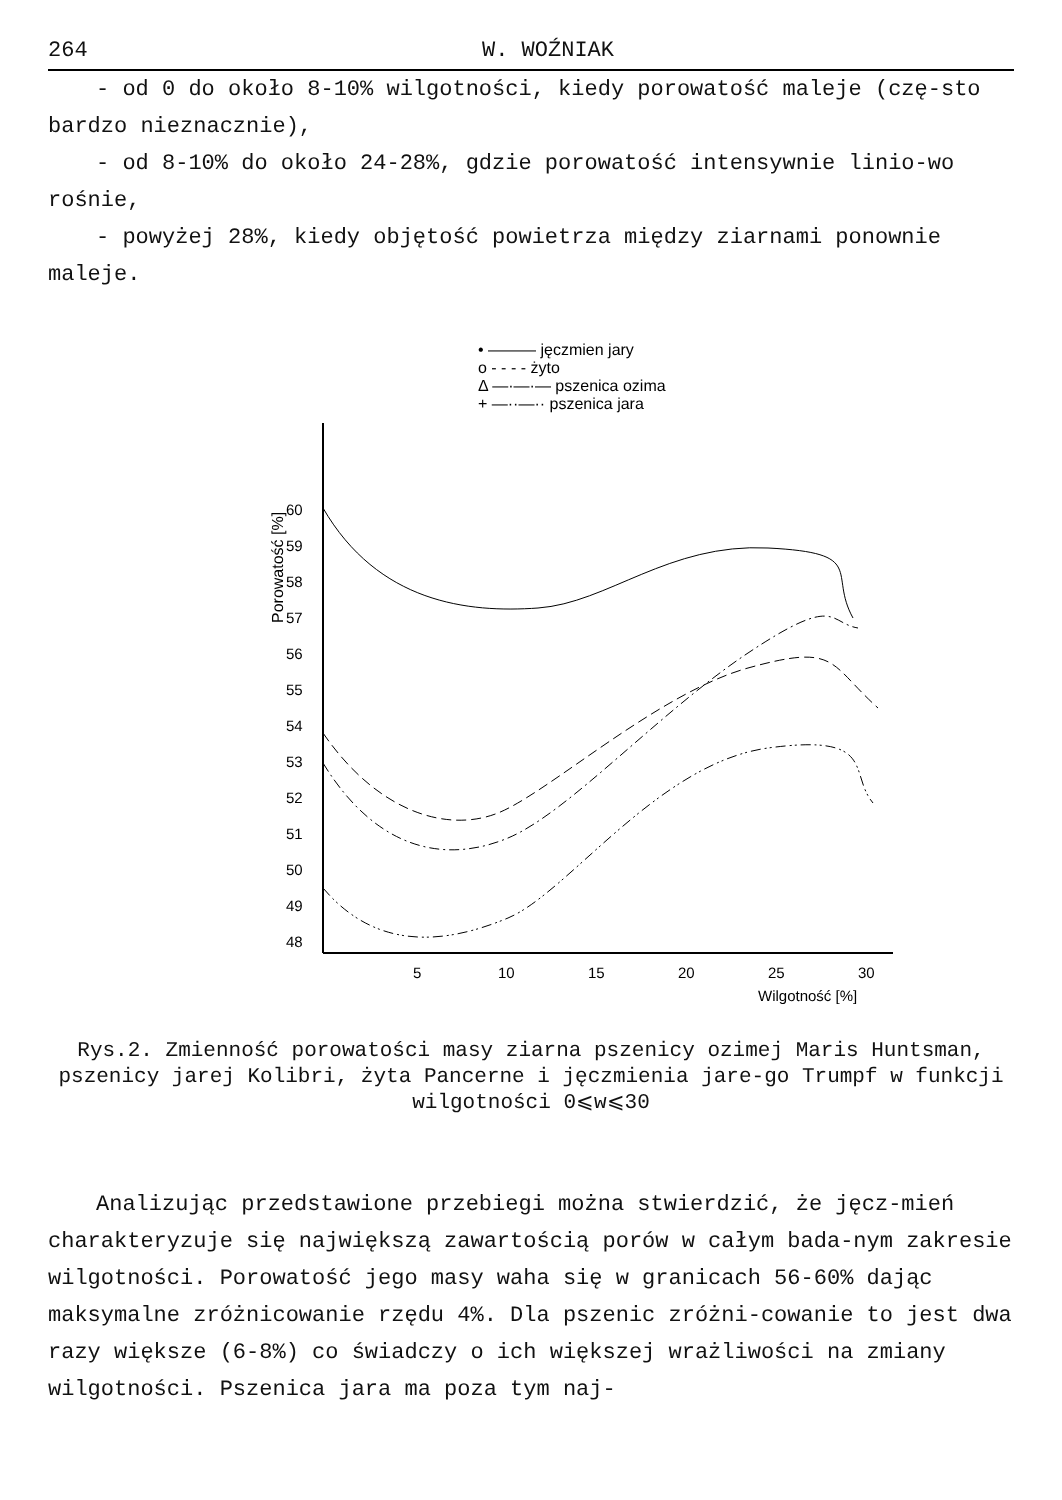264 W. WOŹNIAK
- od 0 do około 8-10% wilgotności, kiedy porowatość maleje (czę-sto bardzo nieznacznie),
- od 8-10% do około 24-28%, gdzie porowatość intensywnie linio-wo rośnie,
- powyżej 28%, kiedy objętość powietrza między ziarnami ponownie maleje.
• ——— jęczmien jary
o - - - - żyto
Δ —·—·— pszenica ozima
+ —··—·· pszenica jara
60
59
58
57
56
55
54
53
52
51
50
49
48
5
10
15
20
25
30
Wilgotność [%]
Porowatość [%]
Rys.2. Zmienność porowatości masy ziarna pszenicy ozimej Maris Huntsman, pszenicy jarej Kolibri, żyta Pancerne i jęczmienia jare-go Trumpf w funkcji wilgotności 0⩽w⩽30
Analizując przedstawione przebiegi można stwierdzić, że jęcz-mień charakteryzuje się największą zawartością porów w całym bada-nym zakresie wilgotności. Porowatość jego masy waha się w granicach 56-60% dając maksymalne zróżnicowanie rzędu 4%. Dla pszenic zróżni-cowanie to jest dwa razy większe (6-8%) co świadczy o ich większej wrażliwości na zmiany wilgotności. Pszenica jara ma poza tym naj-